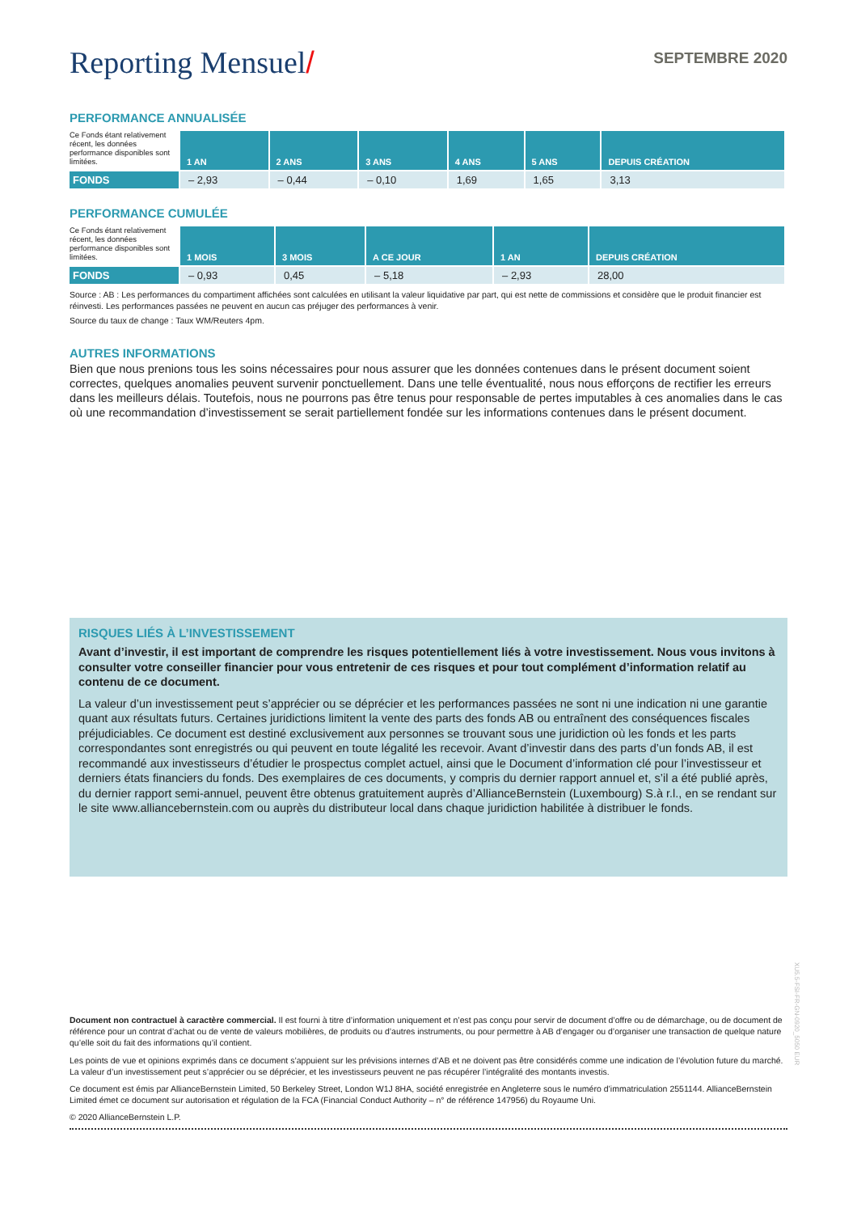Reporting Mensuel/
SEPTEMBRE 2020
PERFORMANCE ANNUALISÉE
| Ce Fonds étant relativement récent, les données performance disponibles sont limitées. | 1 AN | 2 ANS | 3 ANS | 4 ANS | 5 ANS | DEPUIS CRÉATION |
| --- | --- | --- | --- | --- | --- | --- |
| FONDS | – 2,93 | – 0,44 | – 0,10 | 1,69 | 1,65 | 3,13 |
PERFORMANCE CUMULÉE
| Ce Fonds étant relativement récent, les données performance disponibles sont limitées. | 1 MOIS | 3 MOIS | A CE JOUR | 1 AN | DEPUIS CRÉATION |
| --- | --- | --- | --- | --- | --- |
| FONDS | – 0,93 | 0,45 | – 5,18 | – 2,93 | 28,00 |
Source : AB : Les performances du compartiment affichées sont calculées en utilisant la valeur liquidative par part, qui est nette de commissions et considère que le produit financier est réinvesti. Les performances passées ne peuvent en aucun cas préjuger des performances à venir.
Source du taux de change : Taux WM/Reuters 4pm.
AUTRES INFORMATIONS
Bien que nous prenions tous les soins nécessaires pour nous assurer que les données contenues dans le présent document soient correctes, quelques anomalies peuvent survenir ponctuellement. Dans une telle éventualité, nous nous efforçons de rectifier les erreurs dans les meilleurs délais. Toutefois, nous ne pourrons pas être tenus pour responsable de pertes imputables à ces anomalies dans le cas où une recommandation d’investissement se serait partiellement fondée sur les informations contenues dans le présent document.
RISQUES LIÉS À L’INVESTISSEMENT
Avant d’investir, il est important de comprendre les risques potentiellement liés à votre investissement. Nous vous invitons à consulter votre conseiller financier pour vous entretenir de ces risques et pour tout complément d’information relatif au contenu de ce document.
La valeur d’un investissement peut s’apprécier ou se déprécier et les performances passées ne sont ni une indication ni une garantie quant aux résultats futurs. Certaines juridictions limitent la vente des parts des fonds AB ou entraînent des conséquences fiscales préjudiciables. Ce document est destiné exclusivement aux personnes se trouvant sous une juridiction où les fonds et les parts correspondantes sont enregistrés ou qui peuvent en toute légalité les recevoir. Avant d’investir dans des parts d’un fonds AB, il est recommandé aux investisseurs d’étudier le prospectus complet actuel, ainsi que le Document d’information clé pour l’investisseur et derniers états financiers du fonds. Des exemplaires de ces documents, y compris du dernier rapport annuel et, s’il a été publié après, du dernier rapport semi-annuel, peuvent être obtenus gratuitement auprès d’AllianceBernstein (Luxembourg) S.à r.l., en se rendant sur le site www.alliancebernstein.com ou auprès du distributeur local dans chaque juridiction habilitée à distribuer le fonds.
Document non contractuel à caractère commercial. Il est fourni à titre d’information uniquement et n’est pas conçu pour servir de document d’offre ou de démarchage, ou de document de référence pour un contrat d’achat ou de vente de valeurs mobilières, de produits ou d’autres instruments, ou pour permettre à AB d’engager ou d’organiser une transaction de quelque nature qu’elle soit du fait des informations qu’il contient.
Les points de vue et opinions exprimés dans ce document s’appuient sur les prévisions internes d’AB et ne doivent pas être considérés comme une indication de l’évolution future du marché. La valeur d’un investissement peut s’apprécier ou se déprécier, et les investisseurs peuvent ne pas récupérer l’intégralité des montants investis.
Ce document est émis par AllianceBernstein Limited, 50 Berkeley Street, London W1J 8HA, société enregistrée en Angleterre sous le numéro d’immatriculation 2551144. AllianceBernstein Limited émet ce document sur autorisation et régulation de la FCA (Financial Conduct Authority – n° de référence 147956) du Royaume Uni.
© 2020 AllianceBernstein L.P.
XU5.5-FSI-FR-GN-0920_5050 EUR